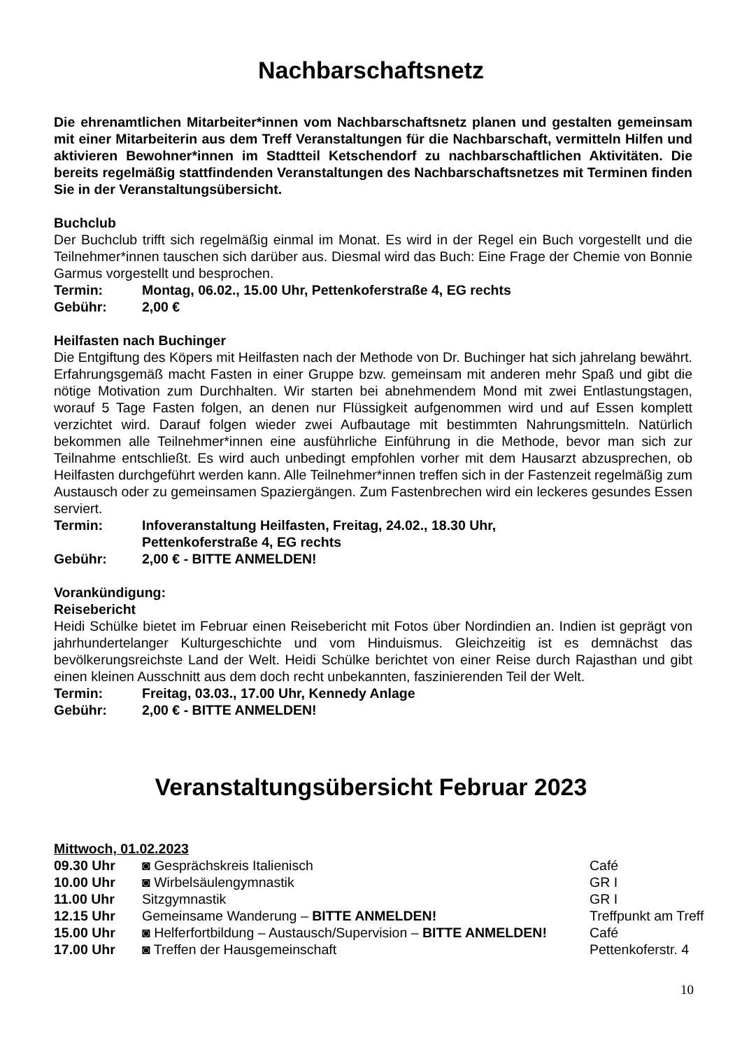Nachbarschaftsnetz
Die ehrenamtlichen Mitarbeiter*innen vom Nachbarschaftsnetz planen und gestalten gemeinsam mit einer Mitarbeiterin aus dem Treff Veranstaltungen für die Nachbarschaft, vermitteln Hilfen und aktivieren Bewohner*innen im Stadtteil Ketschendorf zu nachbarschaftlichen Aktivitäten. Die bereits regelmäßig stattfindenden Veranstaltungen des Nachbarschaftsnetzes mit Terminen finden Sie in der Veranstaltungsübersicht.
Buchclub
Der Buchclub trifft sich regelmäßig einmal im Monat. Es wird in der Regel ein Buch vorgestellt und die Teilnehmer*innen tauschen sich darüber aus. Diesmal wird das Buch: Eine Frage der Chemie von Bonnie Garmus vorgestellt und besprochen.
| Termin: | Montag, 06.02., 15.00 Uhr, Pettenkoferstraße 4, EG rechts |
| Gebühr: | 2,00 € |
Heilfasten nach Buchinger
Die Entgiftung des Köpers mit Heilfasten nach der Methode von Dr. Buchinger hat sich jahrelang bewährt. Erfahrungsgemäß macht Fasten in einer Gruppe bzw. gemeinsam mit anderen mehr Spaß und gibt die nötige Motivation zum Durchhalten. Wir starten bei abnehmendem Mond mit zwei Entlastungstagen, worauf 5 Tage Fasten folgen, an denen nur Flüssigkeit aufgenommen wird und auf Essen komplett verzichtet wird. Darauf folgen wieder zwei Aufbautage mit bestimmten Nahrungsmitteln. Natürlich bekommen alle Teilnehmer*innen eine ausführliche Einführung in die Methode, bevor man sich zur Teilnahme entschließt. Es wird auch unbedingt empfohlen vorher mit dem Hausarzt abzusprechen, ob Heilfasten durchgeführt werden kann. Alle Teilnehmer*innen treffen sich in der Fastenzeit regelmäßig zum Austausch oder zu gemeinsamen Spaziergängen. Zum Fastenbrechen wird ein leckeres gesundes Essen serviert.
| Termin: | Infoveranstaltung Heilfasten, Freitag, 24.02., 18.30 Uhr, Pettenkoferstraße 4, EG rechts |
| Gebühr: | 2,00 € - BITTE ANMELDEN! |
Vorankündigung:
Reisebericht
Heidi Schülke bietet im Februar einen Reisebericht mit Fotos über Nordindien an. Indien ist geprägt von jahrhundertelanger Kulturgeschichte und vom Hinduismus. Gleichzeitig ist es demnächst das bevölkerungsreichste Land der Welt. Heidi Schülke berichtet von einer Reise durch Rajasthan und gibt einen kleinen Ausschnitt aus dem doch recht unbekannten, faszinierenden Teil der Welt.
| Termin: | Freitag, 03.03., 17.00 Uhr, Kennedy Anlage |
| Gebühr: | 2,00 € - BITTE ANMELDEN! |
Veranstaltungsübersicht Februar 2023
Mittwoch, 01.02.2023
| 09.30 Uhr | ◙ Gesprächskreis Italienisch | Café |
| 10.00 Uhr | ◙ Wirbelsäulengymnastik | GR I |
| 11.00 Uhr | Sitzgymnastik | GR I |
| 12.15 Uhr | Gemeinsame Wanderung – BITTE ANMELDEN! | Treffpunkt am Treff |
| 15.00 Uhr | ◙ Helferfortbildung – Austausch/Supervision – BITTE ANMELDEN! | Café |
| 17.00 Uhr | ◙ Treffen der Hausgemeinschaft | Pettenkoferstr. 4 |
10